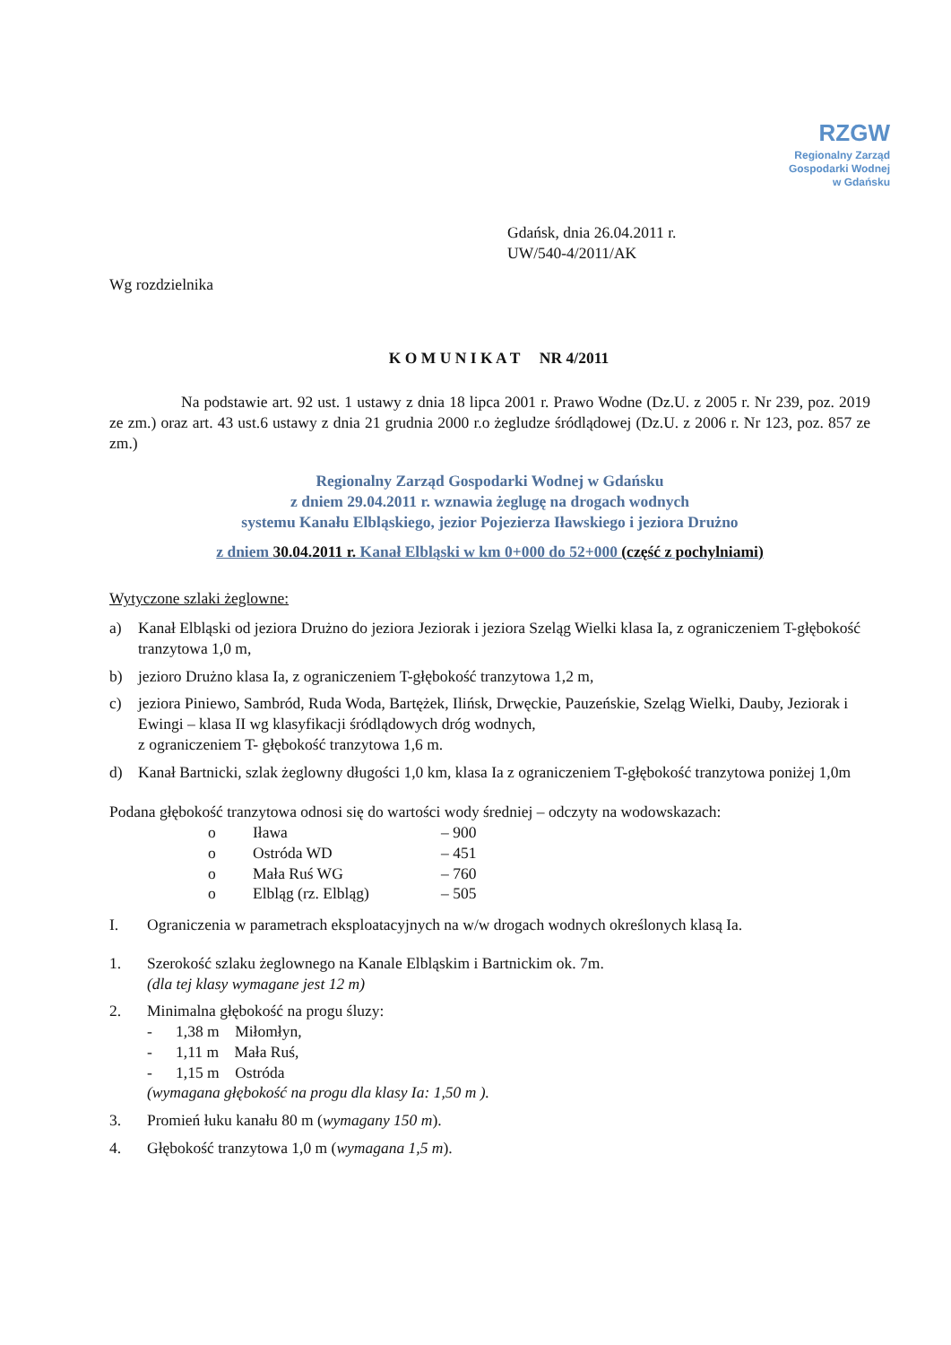RZGW
Regionalny Zarząd
Gospodarki Wodnej
w Gdańsku
Gdańsk, dnia 26.04.2011 r.
UW/540-4/2011/AK
Wg rozdzielnika
K O M U N I K A T NR 4/2011
Na podstawie art. 92 ust. 1 ustawy z dnia 18 lipca 2001 r. Prawo Wodne (Dz.U. z 2005 r. Nr 239, poz. 2019 ze zm.) oraz art. 43 ust.6 ustawy z dnia 21 grudnia 2000 r.o żegludze śródlądowej (Dz.U. z 2006 r. Nr 123, poz. 857 ze zm.)
Regionalny Zarząd Gospodarki Wodnej w Gdańsku
z dniem 29.04.2011 r. wznawia żeglugę na drogach wodnych
systemu Kanału Elbląskiego, jezior Pojezierza Iławskiego i jeziora Drużno
z dniem 30.04.2011 r. Kanał Elbląski w km 0+000 do 52+000 (część z pochylniami)
Wytyczone szlaki żeglowne:
a) Kanał Elbląski od jeziora Drużno do jeziora Jeziorak i jeziora Szeląg Wielki klasa Ia, z ograniczeniem T-głębokość tranzytowa 1,0 m,
b) jezioro Drużno klasa Ia, z ograniczeniem T-głębokość tranzytowa 1,2 m,
c) jeziora Piniewo, Sambród, Ruda Woda, Bartężek, Ilińsk, Drwęckie, Pauzeńskie, Szeląg Wielki, Dauby, Jeziorak i Ewingi – klasa II wg klasyfikacji śródlądowych dróg wodnych,
z ograniczeniem T- głębokość tranzytowa 1,6 m.
d) Kanał Bartnicki, szlak żeglowny długości 1,0 km, klasa Ia z ograniczeniem T-głębokość tranzytowa poniżej 1,0m
Podana głębokość tranzytowa odnosi się do wartości wody średniej – odczyty na wodowskazach:
| o | Iława | – 900 |
| o | Ostróda WD | – 451 |
| o | Mała Ruś WG | – 760 |
| o | Elbląg (rz. Elbląg) | – 505 |
I. Ograniczenia w parametrach eksploatacyjnych na w/w drogach wodnych określonych klasą Ia.
1. Szerokość szlaku żeglownego na Kanale Elbląskim i Bartnickim ok. 7m.
(dla tej klasy wymagane jest 12 m)
2. Minimalna głębokość na progu śluzy:
- 1,38 m Miłomłyn,
- 1,11 m Mała Ruś,
- 1,15 m Ostróda
(wymagana głębokość na progu dla klasy Ia: 1,50 m ).
3. Promień łuku kanału 80 m (wymagany 150 m).
4. Głębokość tranzytowa 1,0 m (wymagana 1,5 m).